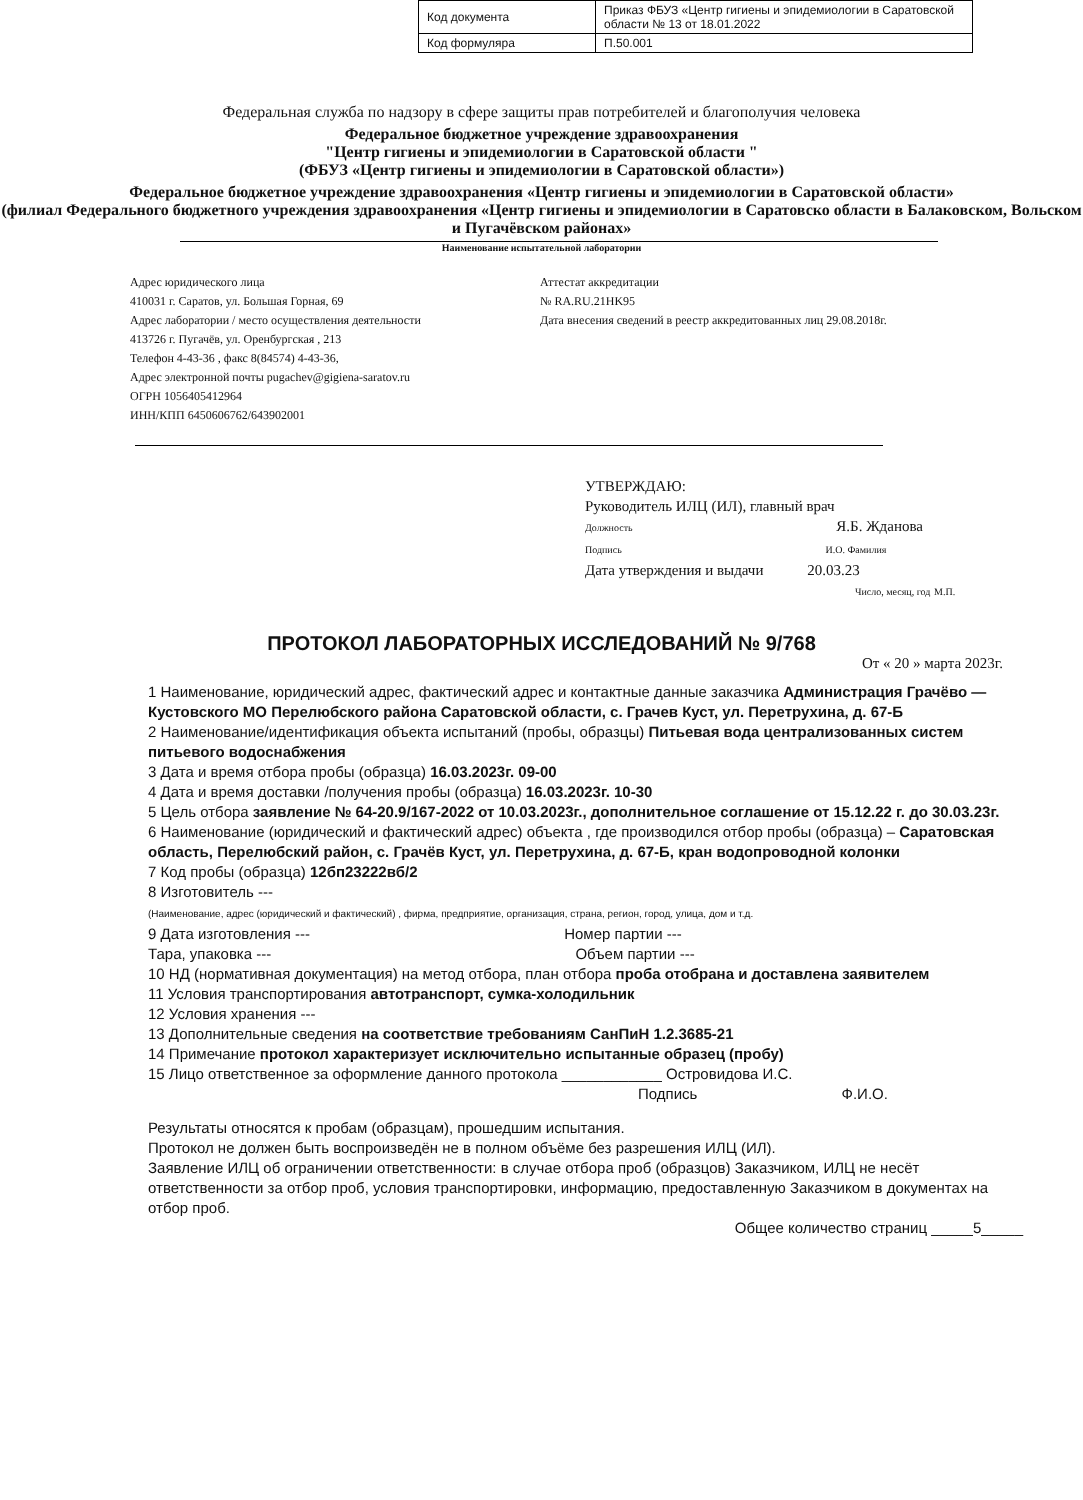| Код документа | Приказ ФБУЗ «Центр гигиены и эпидемиологии в Саратовской области № 13 от 18.01.2022 |
| Код формуляра | П.50.001 |
Федеральная служба по надзору в сфере защиты прав потребителей и благополучия человека
Федеральное бюджетное учреждение здравоохранения
"Центр гигиены и эпидемиологии в Саратовской области "
(ФБУЗ «Центр гигиены и эпидемиологии в Саратовской области»)
Федеральное бюджетное учреждение здравоохранения «Центр гигиены и эпидемиологии в Саратовской области»
(филиал Федерального бюджетного учреждения здравоохранения «Центр гигиены и эпидемиологии в Саратовско области в Балаковском, Вольском и Пугачёвском районах»
Наименование испытательной лаборатории
Адрес юридического лица
410031 г. Саратов, ул. Большая Горная, 69
Адрес лаборатории / место осуществления деятельности
413726 г. Пугачёв, ул. Оренбургская , 213
Телефон 4-43-36 , факс 8(84574) 4-43-36,
Адрес электронной почты pugachev@gigiena-saratov.ru
ОГРН 1056405412964
ИНН/КПП 6450606762/643902001
Аттестат аккредитации
№ RA.RU.21HK95
Дата внесения сведений в реестр аккредитованных лиц 29.08.2018г.
УТВЕРЖДАЮ:
Руководитель ИЛЦ (ИЛ), главный врач
Должность Я.Б. Жданова
Подпись И.О. Фамилия
Дата утверждения и выдачи 20.03.23
Число, месяц, год М.П.
ПРОТОКОЛ ЛАБОРАТОРНЫХ ИССЛЕДОВАНИЙ № 9/768
От « 20 » марта 2023г.
1 Наименование, юридический адрес, фактический адрес и контактные данные заказчика Администрация Грачёво — Кустовского МО Перелюбского района Саратовской области, с. Грачев Куст, ул. Перетрухина, д. 67-Б
2 Наименование/идентификация объекта испытаний (пробы, образцы) Питьевая вода централизованных систем питьевого водоснабжения
3 Дата и время отбора пробы (образца) 16.03.2023г. 09-00
4 Дата и время доставки /получения пробы (образца) 16.03.2023г. 10-30
5 Цель отбора заявление № 64-20.9/167-2022 от 10.03.2023г., дополнительное соглашение от 15.12.22 г. до 30.03.23г.
6 Наименование (юридический и фактический адрес) объекта , где производился отбор пробы (образца) – Саратовская область, Перелюбский район, с. Грачёв Куст, ул. Перетрухина, д. 67-Б, кран водопроводной колонки
7 Код пробы (образца) 12бп23222вб/2
8 Изготовитель ---
(Наименование, адрес (юридический и фактический) , фирма, предприятие, организация, страна, регион, город, улица, дом и т.д.
9 Дата изготовления --- Номер партии ---
Тара, упаковка --- Объем партии ---
10 НД (нормативная документация) на метод отбора, план отбора проба отобрана и доставлена заявителем
11 Условия транспортирования автотранспорт, сумка-холодильник
12 Условия хранения ---
13 Дополнительные сведения на соответствие требованиям СанПиН 1.2.3685-21
14 Примечание протокол характеризует исключительно испытанные образец (пробу)
15 Лицо ответственное за оформление данного протокола ____________ Островидова И.С.
Подпись Ф.И.О.
Результаты относятся к пробам (образцам), прошедшим испытания.
Протокол не должен быть воспроизведён не в полном объёме без разрешения ИЛЦ (ИЛ).
Заявление ИЛЦ об ограничении ответственности: в случае отбора проб (образцов) Заказчиком, ИЛЦ не несёт ответственности за отбор проб, условия транспортировки, информацию, предоставленную Заказчиком в документах на отбор проб.
Общее количество страниц _____5_____